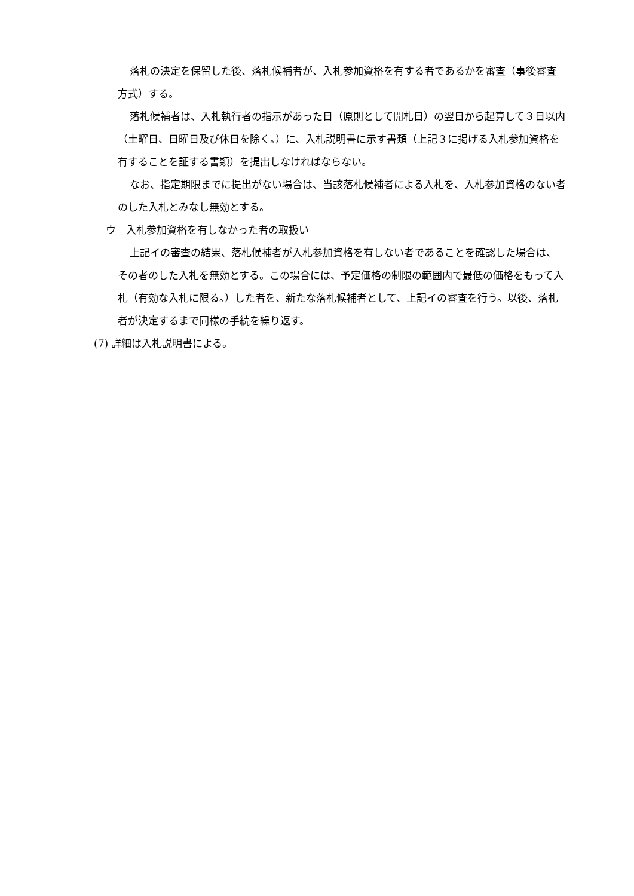落札の決定を保留した後、落札候補者が、入札参加資格を有する者であるかを審査（事後審査方式）する。
落札候補者は、入札執行者の指示があった日（原則として開札日）の翌日から起算して３日以内（土曜日、日曜日及び休日を除く。）に、入札説明書に示す書類（上記３に掲げる入札参加資格を有することを証する書類）を提出しなければならない。
なお、指定期限までに提出がない場合は、当該落札候補者による入札を、入札参加資格のない者のした入札とみなし無効とする。
ウ　入札参加資格を有しなかった者の取扱い
上記イの審査の結果、落札候補者が入札参加資格を有しない者であることを確認した場合は、その者のした入札を無効とする。この場合には、予定価格の制限の範囲内で最低の価格をもって入札（有効な入札に限る。）した者を、新たな落札候補者として、上記イの審査を行う。以後、落札者が決定するまで同様の手続を繰り返す。
(7) 詳細は入札説明書による。